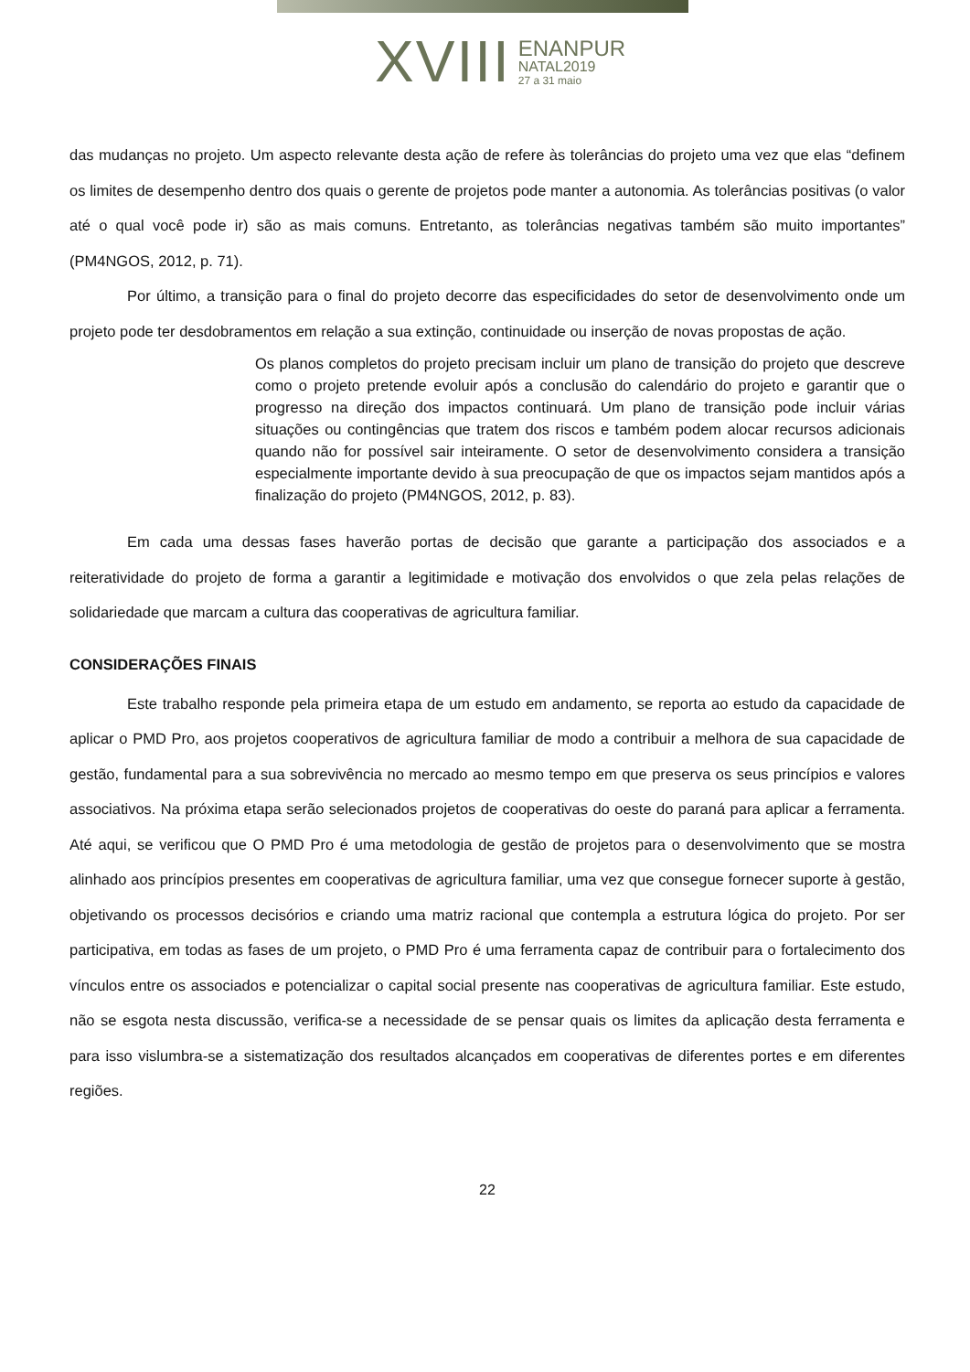XVIII
ENANPUR
NATAL2019
27 a 31 maio
das mudanças no projeto. Um aspecto relevante desta ação de refere às tolerâncias do projeto uma vez que elas “definem os limites de desempenho dentro dos quais o gerente de projetos pode manter a autonomia. As tolerâncias positivas (o valor até o qual você pode ir) são as mais comuns. Entretanto, as tolerâncias negativas também são muito importantes” (PM4NGOS, 2012, p. 71).
Por último, a transição para o final do projeto decorre das especificidades do setor de desenvolvimento onde um projeto pode ter desdobramentos em relação a sua extinção, continuidade ou inserção de novas propostas de ação.
Os planos completos do projeto precisam incluir um plano de transição do projeto que descreve como o projeto pretende evoluir após a conclusão do calendário do projeto e garantir que o progresso na direção dos impactos continuará. Um plano de transição pode incluir várias situações ou contingências que tratem dos riscos e também podem alocar recursos adicionais quando não for possível sair inteiramente. O setor de desenvolvimento considera a transição especialmente importante devido à sua preocupação de que os impactos sejam mantidos após a finalização do projeto (PM4NGOS, 2012, p. 83).
Em cada uma dessas fases haverão portas de decisão que garante a participação dos associados e a reiteratividade do projeto de forma a garantir a legitimidade e motivação dos envolvidos o que zela pelas relações de solidariedade que marcam a cultura das cooperativas de agricultura familiar.
CONSIDERAÇÕES FINAIS
Este trabalho responde pela primeira etapa de um estudo em andamento, se reporta ao estudo da capacidade de aplicar o PMD Pro, aos projetos cooperativos de agricultura familiar de modo a contribuir a melhora de sua capacidade de gestão, fundamental para a sua sobrevivência no mercado ao mesmo tempo em que preserva os seus princípios e valores associativos. Na próxima etapa serão selecionados projetos de cooperativas do oeste do paraná para aplicar a ferramenta. Até aqui, se verificou que O PMD Pro é uma metodologia de gestão de projetos para o desenvolvimento que se mostra alinhado aos princípios presentes em cooperativas de agricultura familiar, uma vez que consegue fornecer suporte à gestão, objetivando os processos decisórios e criando uma matriz racional que contempla a estrutura lógica do projeto. Por ser participativa, em todas as fases de um projeto, o PMD Pro é uma ferramenta capaz de contribuir para o fortalecimento dos vínculos entre os associados e potencializar o capital social presente nas cooperativas de agricultura familiar. Este estudo, não se esgota nesta discussão, verifica-se a necessidade de se pensar quais os limites da aplicação desta ferramenta e para isso vislumbra-se a sistematização dos resultados alcançados em cooperativas de diferentes portes e em diferentes regiões.
22